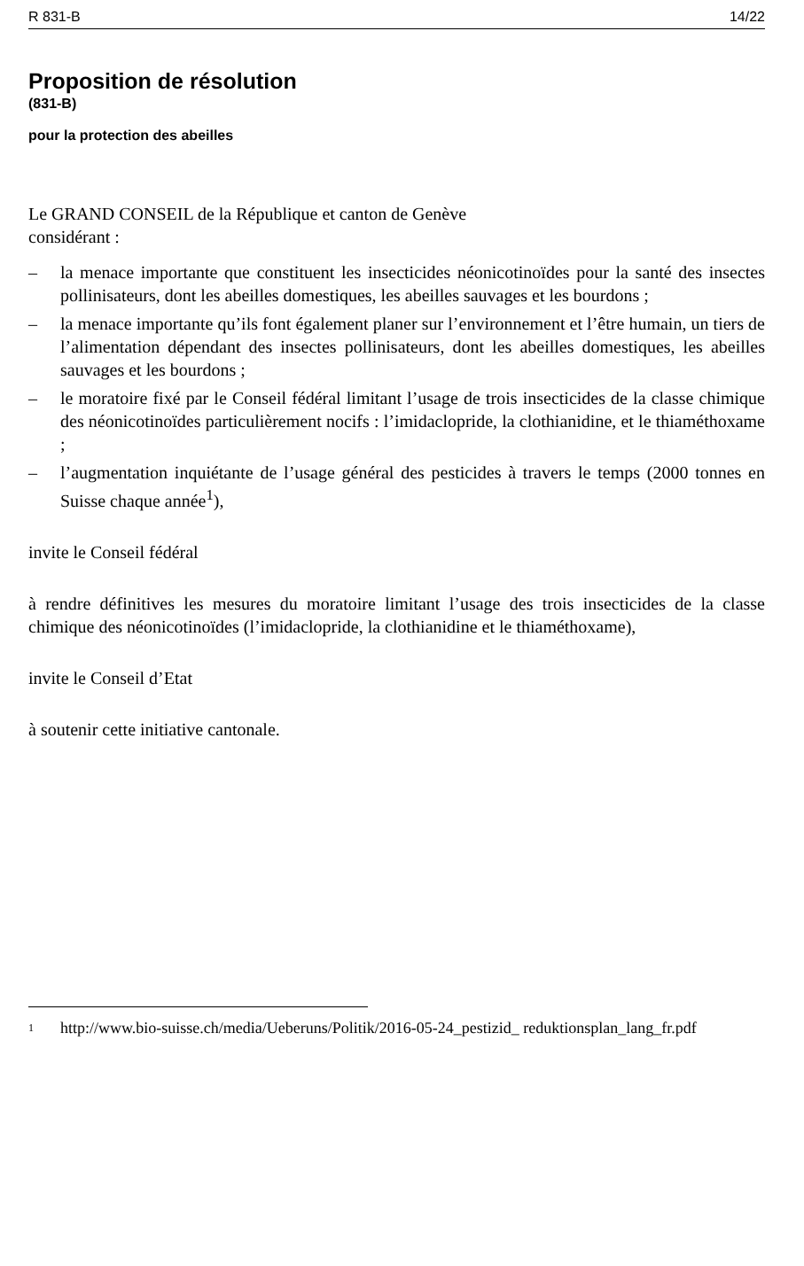R 831-B 14/22
Proposition de résolution
(831-B)
pour la protection des abeilles
Le GRAND CONSEIL de la République et canton de Genève
considérant :
– la menace importante que constituent les insecticides néonicotinoïdes pour la santé des insectes pollinisateurs, dont les abeilles domestiques, les abeilles sauvages et les bourdons ;
– la menace importante qu’ils font également planer sur l’environnement et l’être humain, un tiers de l’alimentation dépendant des insectes pollinisateurs, dont les abeilles domestiques, les abeilles sauvages et les bourdons ;
– le moratoire fixé par le Conseil fédéral limitant l’usage de trois insecticides de la classe chimique des néonicotinoïdes particulièrement nocifs : l’imidaclopride, la clothianidine, et le thiaméthoxame ;
– l’augmentation inquiétante de l’usage général des pesticides à travers le temps (2000 tonnes en Suisse chaque année<sup>1</sup>),
invite le Conseil fédéral
à rendre définitives les mesures du moratoire limitant l’usage des trois insecticides de la classe chimique des néonicotinoïdes (l’imidaclopride, la clothianidine et le thiaméthoxame),
invite le Conseil d’Etat
à soutenir cette initiative cantonale.
<sup>1</sup>
http://www.bio-suisse.ch/media/Ueberuns/Politik/2016-05-24_pestizid_ reduktionsplan_lang_fr.pdf